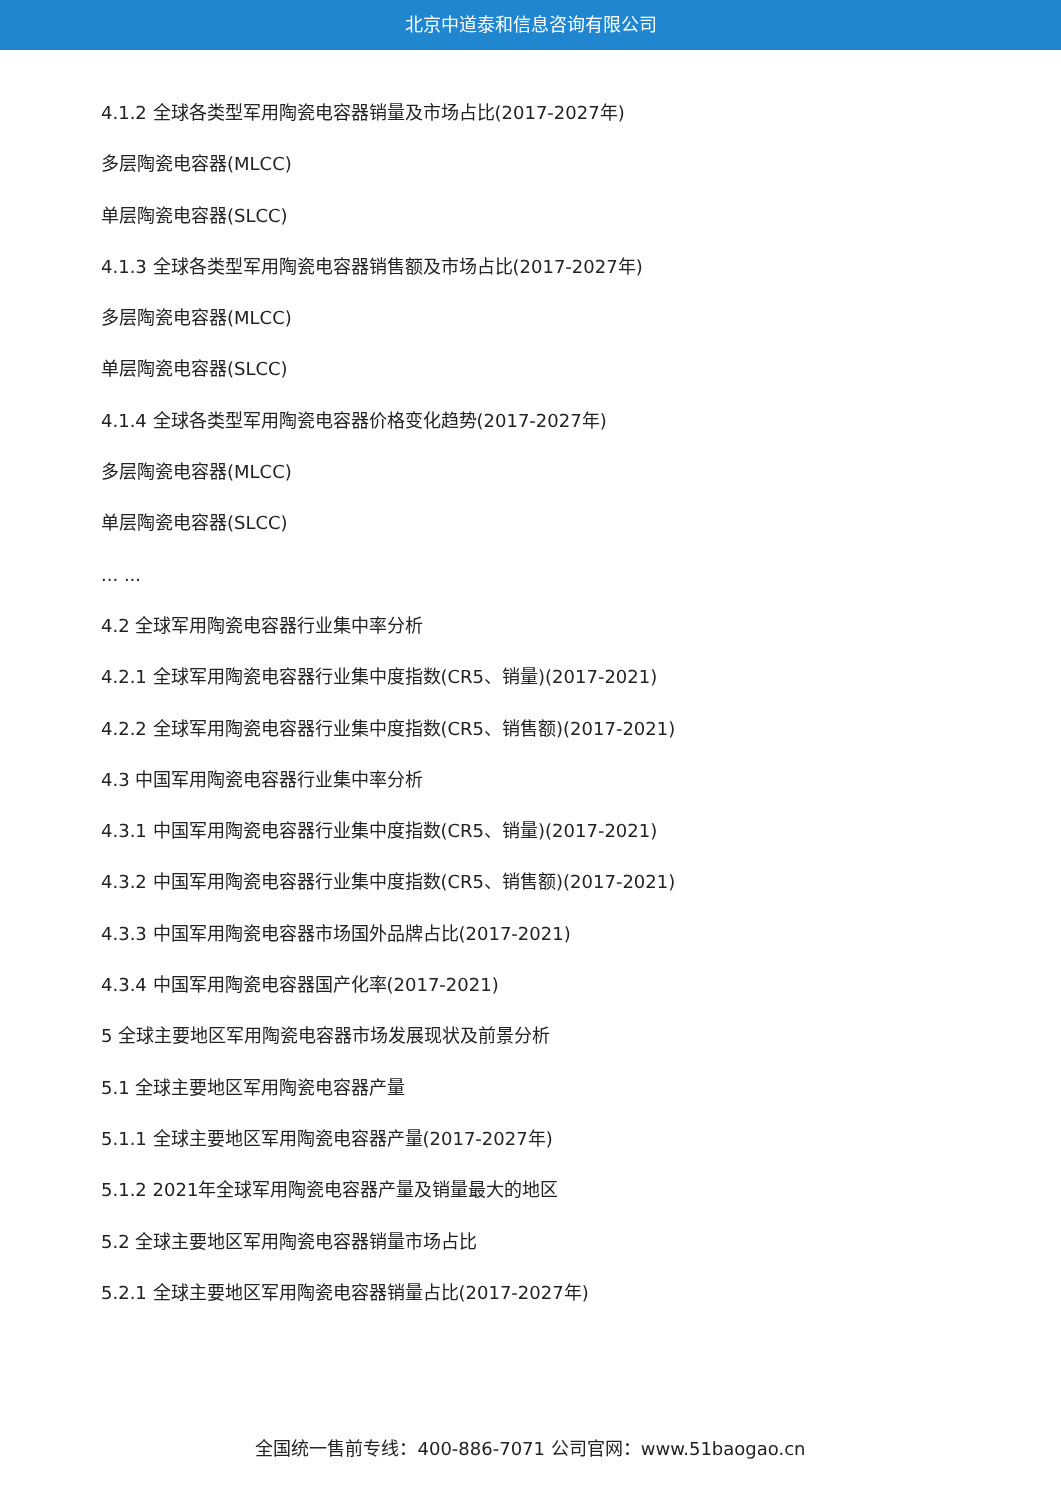北京中道泰和信息咨询有限公司
4.1.2 全球各类型军用陶瓷电容器销量及市场占比(2017-2027年)
多层陶瓷电容器(MLCC)
单层陶瓷电容器(SLCC)
4.1.3 全球各类型军用陶瓷电容器销售额及市场占比(2017-2027年)
多层陶瓷电容器(MLCC)
单层陶瓷电容器(SLCC)
4.1.4 全球各类型军用陶瓷电容器价格变化趋势(2017-2027年)
多层陶瓷电容器(MLCC)
单层陶瓷电容器(SLCC)
... ...
4.2 全球军用陶瓷电容器行业集中率分析
4.2.1 全球军用陶瓷电容器行业集中度指数(CR5、销量)(2017-2021)
4.2.2 全球军用陶瓷电容器行业集中度指数(CR5、销售额)(2017-2021)
4.3 中国军用陶瓷电容器行业集中率分析
4.3.1 中国军用陶瓷电容器行业集中度指数(CR5、销量)(2017-2021)
4.3.2 中国军用陶瓷电容器行业集中度指数(CR5、销售额)(2017-2021)
4.3.3 中国军用陶瓷电容器市场国外品牌占比(2017-2021)
4.3.4 中国军用陶瓷电容器国产化率(2017-2021)
5 全球主要地区军用陶瓷电容器市场发展现状及前景分析
5.1 全球主要地区军用陶瓷电容器产量
5.1.1 全球主要地区军用陶瓷电容器产量(2017-2027年)
5.1.2 2021年全球军用陶瓷电容器产量及销量最大的地区
5.2 全球主要地区军用陶瓷电容器销量市场占比
5.2.1 全球主要地区军用陶瓷电容器销量占比(2017-2027年)
全国统一售前专线：400-886-7071 公司官网：www.51baogao.cn